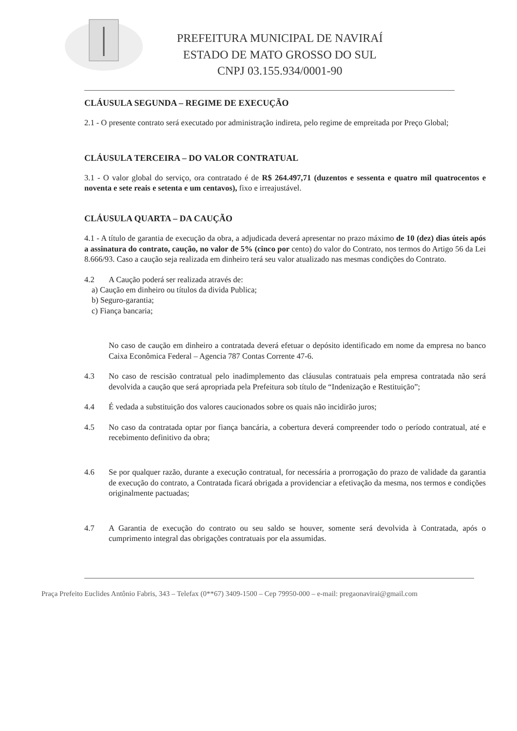PREFEITURA MUNICIPAL DE NAVIRAÍ
ESTADO DE MATO GROSSO DO SUL
CNPJ 03.155.934/0001-90
CLÁUSULA SEGUNDA – REGIME DE EXECUÇÃO
2.1 - O presente contrato será executado por administração indireta, pelo regime de empreitada por Preço Global;
CLÁUSULA TERCEIRA – DO VALOR CONTRATUAL
3.1 - O valor global do serviço, ora contratado é de R$ 264.497,71 (duzentos e sessenta e quatro mil quatrocentos e noventa e sete reais e setenta e um centavos), fixo e irreajustável.
CLÁUSULA QUARTA – DA CAUÇÃO
4.1 - A título de garantia de execução da obra, a adjudicada deverá apresentar no prazo máximo de 10 (dez) dias úteis após a assinatura do contrato, caução, no valor de 5% (cinco por cento) do valor do Contrato, nos termos do Artigo 56 da Lei 8.666/93. Caso a caução seja realizada em dinheiro terá seu valor atualizado nas mesmas condições do Contrato.
4.2 A Caução poderá ser realizada através de:
a) Caução em dinheiro ou títulos da divida Publica;
b) Seguro-garantia;
c) Fiança bancaria;
No caso de caução em dinheiro a contratada deverá efetuar o depósito identificado em nome da empresa no banco Caixa Econômica Federal – Agencia 787 Contas Corrente 47-6.
4.3 No caso de rescisão contratual pelo inadimplemento das cláusulas contratuais pela empresa contratada não será devolvida a caução que será apropriada pela Prefeitura sob título de “Indenização e Restituição”;
4.4 É vedada a substituição dos valores caucionados sobre os quais não incidirão juros;
4.5 No caso da contratada optar por fiança bancária, a cobertura deverá compreender todo o período contratual, até e recebimento definitivo da obra;
4.6 Se por qualquer razão, durante a execução contratual, for necessária a prorrogação do prazo de validade da garantia de execução do contrato, a Contratada ficará obrigada a providenciar a efetivação da mesma, nos termos e condições originalmente pactuadas;
4.7 A Garantia de execução do contrato ou seu saldo se houver, somente será devolvida à Contratada, após o cumprimento integral das obrigações contratuais por ela assumidas.
Praça Prefeito Euclides Antônio Fabris, 343 – Telefax (0**67) 3409-1500 – Cep 79950-000 – e-mail: pregaonavirai@gmail.com